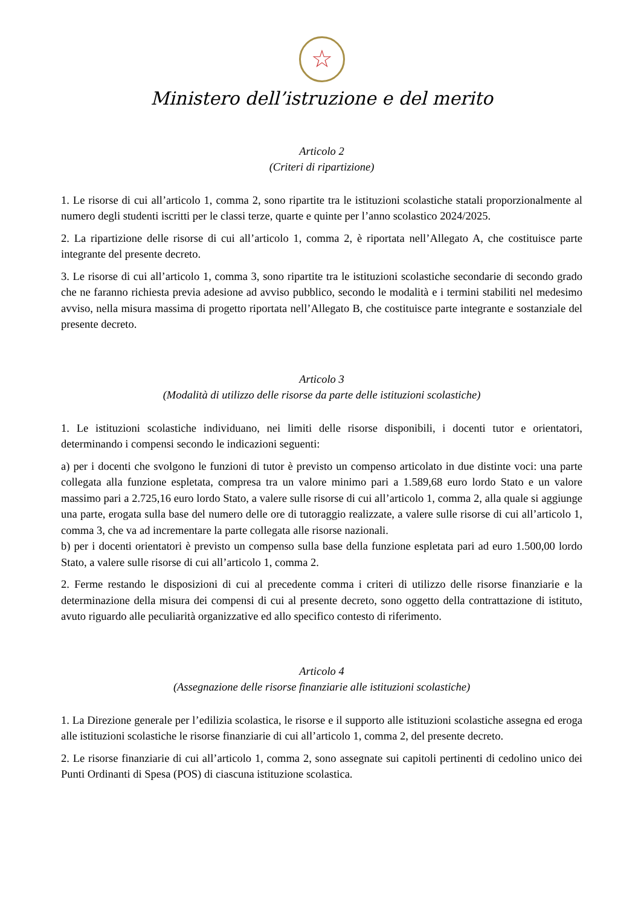☆
Ministero dell’istruzione e del merito
Articolo 2
(Criteri di ripartizione)
1. Le risorse di cui all’articolo 1, comma 2, sono ripartite tra le istituzioni scolastiche statali proporzionalmente al numero degli studenti iscritti per le classi terze, quarte e quinte per l’anno scolastico 2024/2025.
2. La ripartizione delle risorse di cui all’articolo 1, comma 2, è riportata nell’Allegato A, che costituisce parte integrante del presente decreto.
3. Le risorse di cui all’articolo 1, comma 3, sono ripartite tra le istituzioni scolastiche secondarie di secondo grado che ne faranno richiesta previa adesione ad avviso pubblico, secondo le modalità e i termini stabiliti nel medesimo avviso, nella misura massima di progetto riportata nell’Allegato B, che costituisce parte integrante e sostanziale del presente decreto.
Articolo 3
(Modalità di utilizzo delle risorse da parte delle istituzioni scolastiche)
1. Le istituzioni scolastiche individuano, nei limiti delle risorse disponibili, i docenti tutor e orientatori, determinando i compensi secondo le indicazioni seguenti:
a) per i docenti che svolgono le funzioni di tutor è previsto un compenso articolato in due distinte voci: una parte collegata alla funzione espletata, compresa tra un valore minimo pari a 1.589,68 euro lordo Stato e un valore massimo pari a 2.725,16 euro lordo Stato, a valere sulle risorse di cui all’articolo 1, comma 2, alla quale si aggiunge una parte, erogata sulla base del numero delle ore di tutoraggio realizzate, a valere sulle risorse di cui all’articolo 1, comma 3, che va ad incrementare la parte collegata alle risorse nazionali.
b) per i docenti orientatori è previsto un compenso sulla base della funzione espletata pari ad euro 1.500,00 lordo Stato, a valere sulle risorse di cui all’articolo 1, comma 2.
2. Ferme restando le disposizioni di cui al precedente comma i criteri di utilizzo delle risorse finanziarie e la determinazione della misura dei compensi di cui al presente decreto, sono oggetto della contrattazione di istituto, avuto riguardo alle peculiarità organizzative ed allo specifico contesto di riferimento.
Articolo 4
(Assegnazione delle risorse finanziarie alle istituzioni scolastiche)
1. La Direzione generale per l’edilizia scolastica, le risorse e il supporto alle istituzioni scolastiche assegna ed eroga alle istituzioni scolastiche le risorse finanziarie di cui all’articolo 1, comma 2, del presente decreto.
2. Le risorse finanziarie di cui all’articolo 1, comma 2, sono assegnate sui capitoli pertinenti di cedolino unico dei Punti Ordinanti di Spesa (POS) di ciascuna istituzione scolastica.